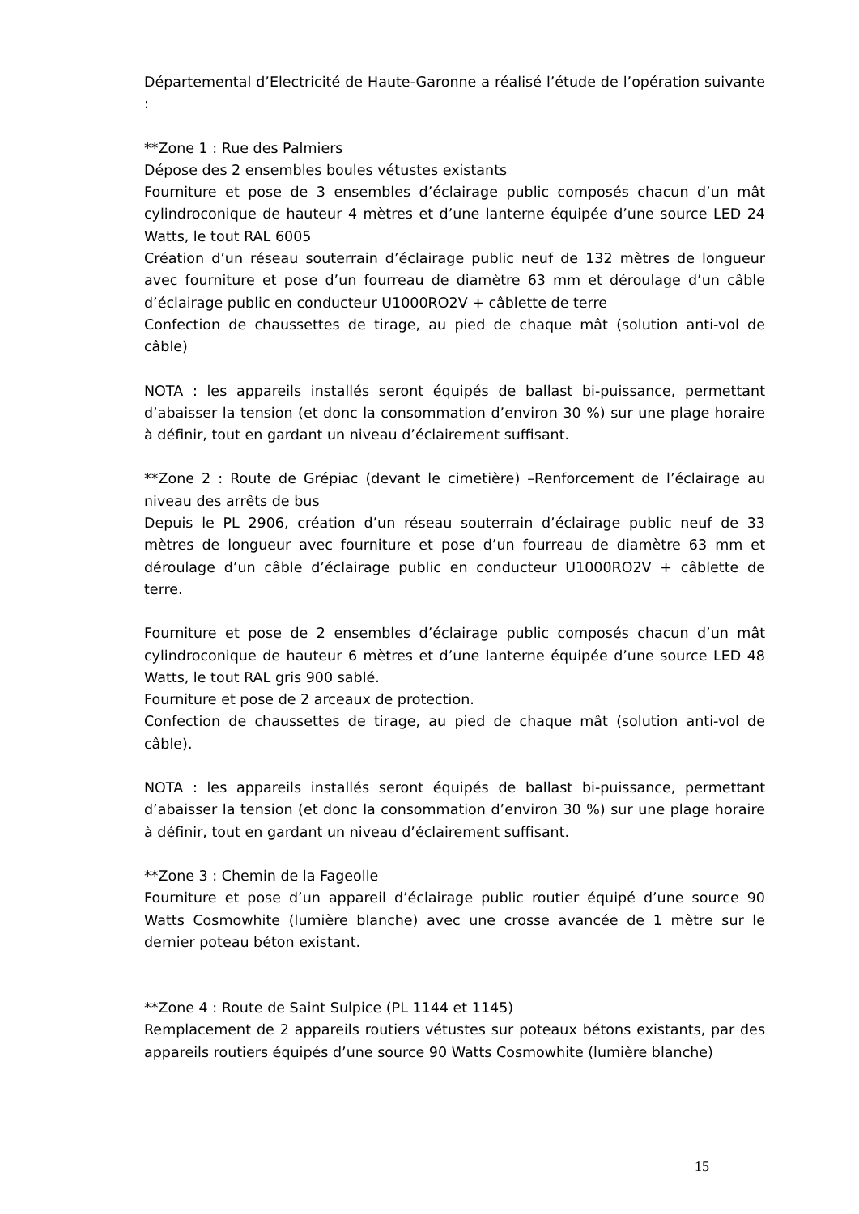Départemental d’Electricité de Haute-Garonne a réalisé l’étude de l’opération suivante :
**Zone 1 : Rue des Palmiers
Dépose des 2 ensembles boules vétustes existants
Fourniture et pose de 3 ensembles d’éclairage public composés chacun d’un mât cylindroconique de hauteur 4 mètres et d’une lanterne équipée d’une source LED 24 Watts, le tout RAL 6005
Création d’un réseau souterrain d’éclairage public neuf de 132 mètres de longueur avec fourniture et pose d’un fourreau de diamètre 63 mm et déroulage d’un câble d’éclairage public en conducteur U1000RO2V + câblette de terre
Confection de chaussettes de tirage, au pied de chaque mât (solution anti-vol de câble)
NOTA : les appareils installés seront équipés de ballast bi-puissance, permettant d’abaisser la tension (et donc la consommation d’environ 30 %) sur une plage horaire à définir, tout en gardant un niveau d’éclairement suffisant.
**Zone 2 : Route de Grépiac (devant le cimetière) –Renforcement de l’éclairage au niveau des arrêts de bus
Depuis le PL 2906, création d’un réseau souterrain d’éclairage public neuf de 33 mètres de longueur avec fourniture et pose d’un fourreau de diamètre 63 mm et déroulage d’un câble d’éclairage public en conducteur U1000RO2V + câblette de terre.
Fourniture et pose de 2 ensembles d’éclairage public composés chacun d’un mât cylindroconique de hauteur 6 mètres et d’une lanterne équipée d’une source LED 48 Watts, le tout RAL gris 900 sablé.
Fourniture et pose de 2 arceaux de protection.
Confection de chaussettes de tirage, au pied de chaque mât (solution anti-vol de câble).
NOTA : les appareils installés seront équipés de ballast bi-puissance, permettant d’abaisser la tension (et donc la consommation d’environ 30 %) sur une plage horaire à définir, tout en gardant un niveau d’éclairement suffisant.
**Zone 3 : Chemin de la Fageolle
Fourniture et pose d’un appareil d’éclairage public routier équipé d’une source 90 Watts Cosmowhite (lumière blanche) avec une crosse avancée de 1 mètre sur le dernier poteau béton existant.
**Zone 4 : Route de Saint Sulpice (PL 1144 et 1145)
Remplacement de 2 appareils routiers vétustes sur poteaux bétons existants, par des appareils routiers équipés d’une source 90 Watts Cosmowhite (lumière blanche)
15